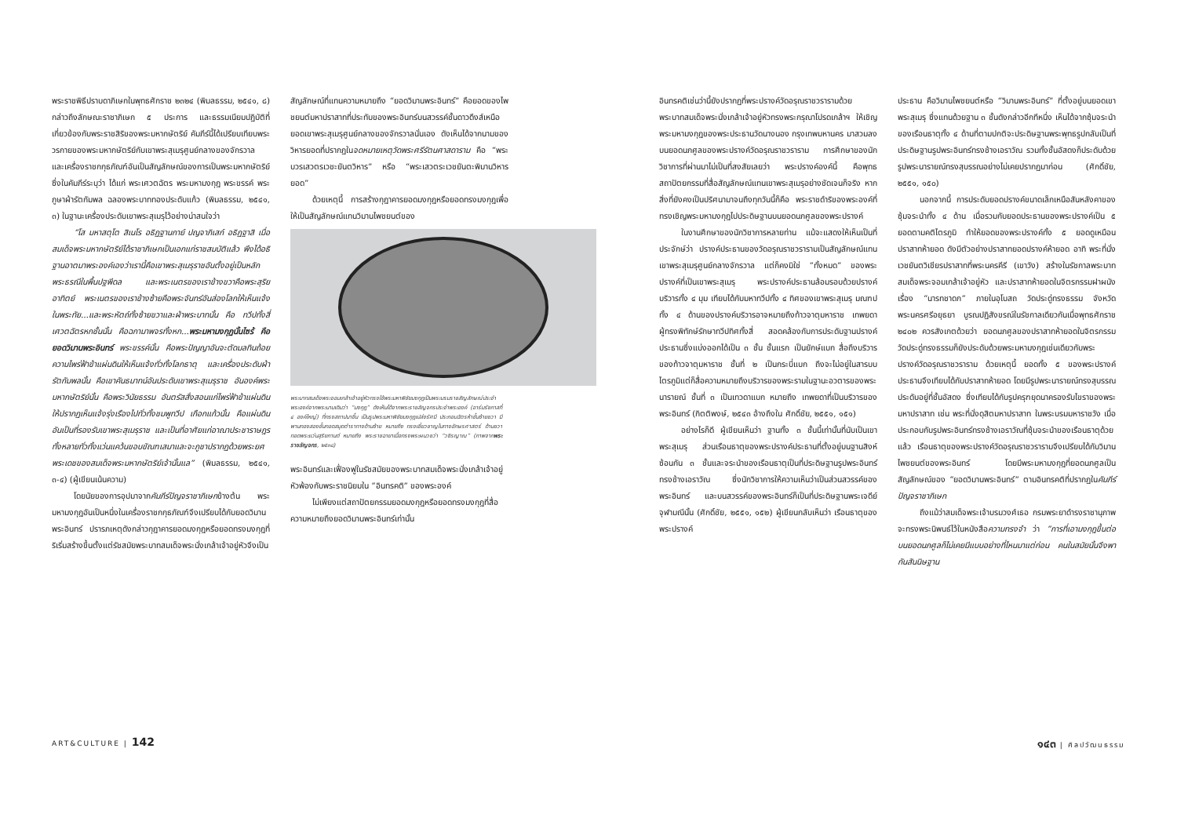พระราชพิธีปราบดาภิเษกในพุทธศักราช ๒๓๒๔ (พิมลธรรม, ๒๕๔๑, ๘) กล่าวถึงลักษณะราชาภิเษก ๕ ประการ และธรรมเนียมปฏิบัติที่เกี่ยวข้องกับพระราชสิริของพระมหากษัตริย์ คัมภีร์นี้ได้เปรียบเทียบพระวรกายของพระมหากษัตริย์กับเขาพระสุเมรุศูนย์กลางของจักรวาล และเครื่องราชกกุธภัณฑ์อันเป็นสัญลักษณ์ของการเป็นพระมหากษัตริย์ ซึ่งในคัมภีร์ระบุว่า ได้แก่ พระเศวตฉัตร พระมหามงกุฎ พระขรรค์ พระภูษาผ้ารัตกัมพล ฉลองพระบาททองประดับแก้ว (พิมลธรรม, ๒๕๔๑, ๓) ในฐานะเครื่องประดับเขาพระสุเมรุไว้อย่างน่าสนใจว่า
“โส มหาสตุโต สิเนโร อธิฏฐานกาย์ ปญจาภิเสก์ อธิฏฐาสิ เมื่อสมเด็จพระมหากษัตริย์ได้ราชาภิเษกเป็นเอกแก่ราชสมบัติแล้ว พึงได้อธิฐานอาตมาพระองค์เองว่าเรานี้คือเขาพระสุเมรุราชอันตั้งอยู่เป็นหลักพระธรณีในพื้นปฐพีดล และพระเนตรของเราข้างขวาคือพระสุริยอาทิตย์ พระเนตรของเราข้างซ้ายคือพระจันทร์อันส่องโลกให้เห็นแจ้งในพระทัย...และพระหัตถ์ทั้งซ้ายขวาและฝ่าพระบาทนั้น คือ ทวีปทั้งสี่ เศวตฉัตรหกชั้นนั้น คือฉกามาพจรทั้งหก...พระมหามงกุฏนั้นไซร้ คือยอดวิมานพระอินทร์ พระขรรค์นั้น คือพระปัญญาอันจะตัดมลทินถ้อยความไพร่ฟ้าข้าแผ่นดินให้เห็นแจ้งทั่วทั้งโลกธาตุ และเครื่องประดับผ้ารัตกัมพลนั้น คือเขาคันธมาทน์อันประดับเขาพระสุเมรุราช อันองค์พระมหากษัตริย์นั้น คือพระวินัยธรรม อันตรัสสั่งสอนแก่ไพร่ฟ้าข้าแผ่นดินให้ปรากฏเห็นแจ้งรุ่งเรืองไปทั่วทั้งชมพูทวีป เกือกแก้วนั้น คือแผ่นดินอันเป็นที่รองรับเขาพระสุเมรุราช และเป็นที่อาศัยแก่อาณาประชาราษฎรทั้งหลายทั่วทั้งแว่นแคว้นขอบขัณฑเสมาและจะภูชาปรากฏด้วยพระยศพระเดชของสมเด็จพระมหากษัตริย์เจ้านั้นแล” (พิมลธรรม, ๒๕๔๑, ๓-๔) (ผู้เขียนเน้นความ)
โดยนัยของการอุปมาจากคัมภีร์ปัญจราชาภิเษกข้างต้น พระมหามงกุฎอันเป็นหนึ่งในเครื่องราชกกุธภัณฑ์จึงเปรียบได้กับยอดวิมานพระอินทร์ ปรารภเหตุดังกล่าวกุฎาคารยอดมงกุฎหรือยอดทรงมงกุฎที่ริเริ่มสร้างขึ้นตั้งแต่รัชสมัยพระบาทสมเด็จพระนั่งเกล้าเจ้าอยู่หัวจึงเป็น
สัญลักษณ์ที่แทนความหมายถึง “ยอดวิมานพระอินทร์” คือยอดของไพชยนต์มหาปราสาทที่ประทับของพระอินทร์บนสวรรค์ชั้นดาวดึงส์เหนือยอดเขาพระสุเมรุศูนย์กลางของจักรวาลนั่นเอง ดังเห็นได้จากนามของวิหารยอดที่ปรากฏในจดหมายเหตุวัดพระศรีรัตนศาสดาราม คือ “พระบวรเสวตรเวชะยันตวิหาร” หรือ “พระเสวตระเวชยันตะพิมานวิหารยอด”
ด้วยเหตุนี้ การสร้างกุฎาคารยอดมงกุฎหรือยอดทรงมงกุฎเพื่อให้เป็นสัญลักษณ์แทนวิมานไพชยนต์ของ
พระบาทสมเด็จพระจอมเกล้าเจ้าอยู่หัวทรงใช้พระมหาพิชัยมงกุฎเป็นพระบรมราชสัญลักษณ์ประจำพระองค์จากพระนามเดิมว่า “มงกุฎ” ดังเห็นได้จากพระราชลัญจกรประจำพระองค์ (อาร์มรัชกาลที่ ๔ องค์ใหญ่) ที่ทรงสถาปนาขึ้น เป็นรูปพระมหาพิชัยมงกุฎเปล่งรัศมี ประกอบฉัตรห้าชั้นซ้ายขวา มีพานทองสองชั้นทอดสมุดตำราทางด้านซ้าย หมายถึง ทรงเชี่ยวชาญในทางอักษรศาสตร์ ด้านขวาทอดพระแว่นสุริยกานต์ หมายถึง พระราชฉายาเมื่อทรงพระผนวชว่า “วชิรญาณ” (ภาพจากพระราชลัญจกร, ๒๕๓๘)
พระอินทร์และเฟื่องฟูในรัชสมัยของพระบาทสมเด็จพระนั่งเกล้าเจ้าอยู่หัวพ้องกับพระราชนิยมใน “อินทรคติ” ของพระองค์
ไม่เพียงแต่สถาปัตยกรรมยอดมงกุฎหรือยอดทรงมงกุฎที่สื่อความหมายถึงยอดวิมานพระอินทร์เท่านั้น
ART&CULTURE | 142
อินทรคติเช่นว่านี้ยังปรากฏที่พระปรางค์วัดอรุณราชวรารามด้วย พระบาทสมเด็จพระนั่งเกล้าเจ้าอยู่หัวทรงพระกรุณาโปรดเกล้าฯ ให้เชิญพระมหามงกุฎของพระประธานวัดนางนอง กรุงเทพมหานคร มาสวมลงบนยอดนภศูลของพระปรางค์วัดอรุณราชวราราม การศึกษาของนักวิชาการที่ผ่านมาไม่เป็นที่สงสัยเลยว่า พระปรางค์องค์นี้ คือพุทธสถาปัตยกรรมที่สื่อสัญลักษณ์แทนเขาพระสุเมรุอย่างชัดเจนก็จริง หากสิ่งที่ยังคงเป็นปริศนามาจนถึงทุกวันนี้ก็คือ พระราชดำริของพระองค์ที่ทรงเชิญพระมหามงกุฎไปประดิษฐานบนยอดนภศูลของพระปรางค์
ในงานศึกษาของนักวิชาการหลายท่าน แม้จะแสดงให้เห็นเป็นที่ประจักษ์ว่า ปรางค์ประธานของวัดอรุณราชวรารามเป็นสัญลักษณ์แทนเขาพระสุเมรุศูนย์กลางจักรวาล แต่ก็คงมิใช่ “ทั้งหมด” ของพระปรางค์ที่เป็นเขาพระสุเมรุ พระปรางค์ประธานล้อมรอบด้วยปรางค์บริวารทั้ง ๔ มุม เทียบได้กับมหาทวีปทั้ง ๔ ทิศของเขาพระสุเมรุ มณฑปทั้ง ๔ ด้านของปรางค์บริวารอาจหมายถึงท้าวจาตุมหาราช เทพยดาผู้ทรงพิทักษ์รักษาทวีปทิศทั้งสี่ สอดคล้องกับการประดับฐานปรางค์ประธานซึ่งแบ่งออกได้เป็น ๓ ชั้น ชั้นแรก เป็นยักษ์แบก สื่อถึงบริวารของท้าวจาตุมหาราช ชั้นที่ ๒ เป็นกระบี่แบก ถึงจะไม่อยู่ในสารบบไตรภูมิแต่ก็สื่อความหมายถึงบริวารของพระรามในฐานะอวตารของพระนารายณ์ ชั้นที่ ๓ เป็นเทวดาแบก หมายถึง เทพยดาที่เป็นบริวารของพระอินทร์ (กิตติพงษ์, ๒๕๔๓ อ้างถึงใน ศักดิ์ชัย, ๒๕๕๑, ๑๕๑)
อย่างไรก็ดี ผู้เขียนเห็นว่า ฐานทั้ง ๓ ชั้นนี้เท่านั้นที่นับเป็นเขาพระสุเมรุ ส่วนเรือนธาตุของพระปรางค์ประธานที่ตั้งอยู่บนฐานสิงห์ซ้อนกัน ๓ ชั้นและจระนำของเรือนธาตุเป็นที่ประดิษฐานรูปพระอินทร์ทรงช้างเอราวัณ ซึ่งนักวิชาการให้ความเห็นว่าเป็นส่วนสวรรค์ของพระอินทร์ และบนสวรรค์ของพระอินทร์ก็เป็นที่ประดิษฐานพระเจดีย์จุฬามณีนั้น (ศักดิ์ชัย, ๒๕๕๑, ๑๕๒) ผู้เขียนกลับเห็นว่า เรือนธาตุของพระปรางค์
ประธาน คือวิมานไพชยนต์หรือ “วิมานพระอินทร์” ที่ตั้งอยู่บนยอดเขาพระสุเมรุ ซึ่งแทนด้วยฐาน ๓ ชั้นดังกล่าวอีกทีหนึ่ง เห็นได้จากซุ้มจระนำของเรือนธาตุทั้ง ๔ ด้านที่ตามปกติจะประดิษฐานพระพุทธรูปกลับเป็นที่ประดิษฐานรูปพระอินทร์ทรงช้างเอราวัณ รวมทั้งชั้นอัสดงก็ประดับด้วยรูปพระนารายณ์ทรงสุบรรณอย่างไม่เคยปรากฏมาก่อน (ศักดิ์ชัย, ๒๕๕๑, ๑๕๐)
นอกจากนี้ การประดับยอดปรางค์ขนาดเล็กเหนือสันหลังคาของซุ้มจระนำทั้ง ๔ ด้าน เมื่อรวมกับยอดประธานของพระปรางค์เป็น ๕ ยอดตามคติไตรภูมิ ทำให้ยอดของพระปรางค์ทั้ง ๕ ยอดดูเหมือนปราสาทห้ายอด ดังมีตัวอย่างปราสาทยอดปรางค์ห้ายอด อาทิ พระที่นั่งเวชยันตวิเชียรปราสาทที่พระนครคีรี (เขาวัง) สร้างในรัชกาลพระบาทสมเด็จพระจอมเกล้าเจ้าอยู่หัว และปราสาทห้ายอดในจิตรกรรมฝาผนัง เรื่อง “นารทชาดก” ภายในอุโบสถ วัดประดู่ทรงธรรม จังหวัดพระนครศรีอยุธยา บูรณปฏิสังขรณ์ในรัชกาลเดียวกันเมื่อพุทธศักราช ๒๔๐๒ ควรสังเกตด้วยว่า ยอดนภศูลของปราสาทห้ายอดในจิตรกรรมวัดประดู่ทรงธรรมก็ยังประดับด้วยพระมหามงกุฎเช่นเดียวกับพระปรางค์วัดอรุณราชวราราม ด้วยเหตุนี้ ยอดทั้ง ๕ ของพระปรางค์ประธานจึงเทียบได้กับปราสาทห้ายอด โดยมีรูปพระนารายณ์ทรงสุบรรณประดับอยู่ที่ชั้นอัสดง ซึ่งเทียบได้กับรูปครุฑยุดนาครองรับไขราของพระมหาปราสาท เช่น พระที่นั่งดุสิตมหาปราสาท ในพระบรมมหาราชวัง เมื่อประกอบกับรูปพระอินทร์ทรงช้างเอราวัณที่ซุ้มจระนำของเรือนธาตุด้วยแล้ว เรือนธาตุของพระปรางค์วัดอรุณราชวรารามจึงเปรียบได้กับวิมานไพชยนต์ของพระอินทร์ โดยมีพระมหามงกุฎที่ยอดนภศูลเป็นสัญลักษณ์ของ “ยอดวิมานพระอินทร์” ตามอินทรคติที่ปรากฏในคัมภีร์ปัญจราชาภิเษก
ถึงแม้ว่าสมเด็จพระเจ้าบรมวงศ์เธอ กรมพระยาดำรงราชานุภาพจะทรงพระนิพนธ์ไว้ในหนังสือความทรงจำ ว่า “การที่เอามงกุฎขึ้นต่อบนยอดนภศูลก็ไม่เคยมีแบบอย่างที่ไหนมาแต่ก่อน คนในสมัยนั้นจึงพากันสันนิษฐาน
๑๔๓ | ศิลปวัฒนธรรม